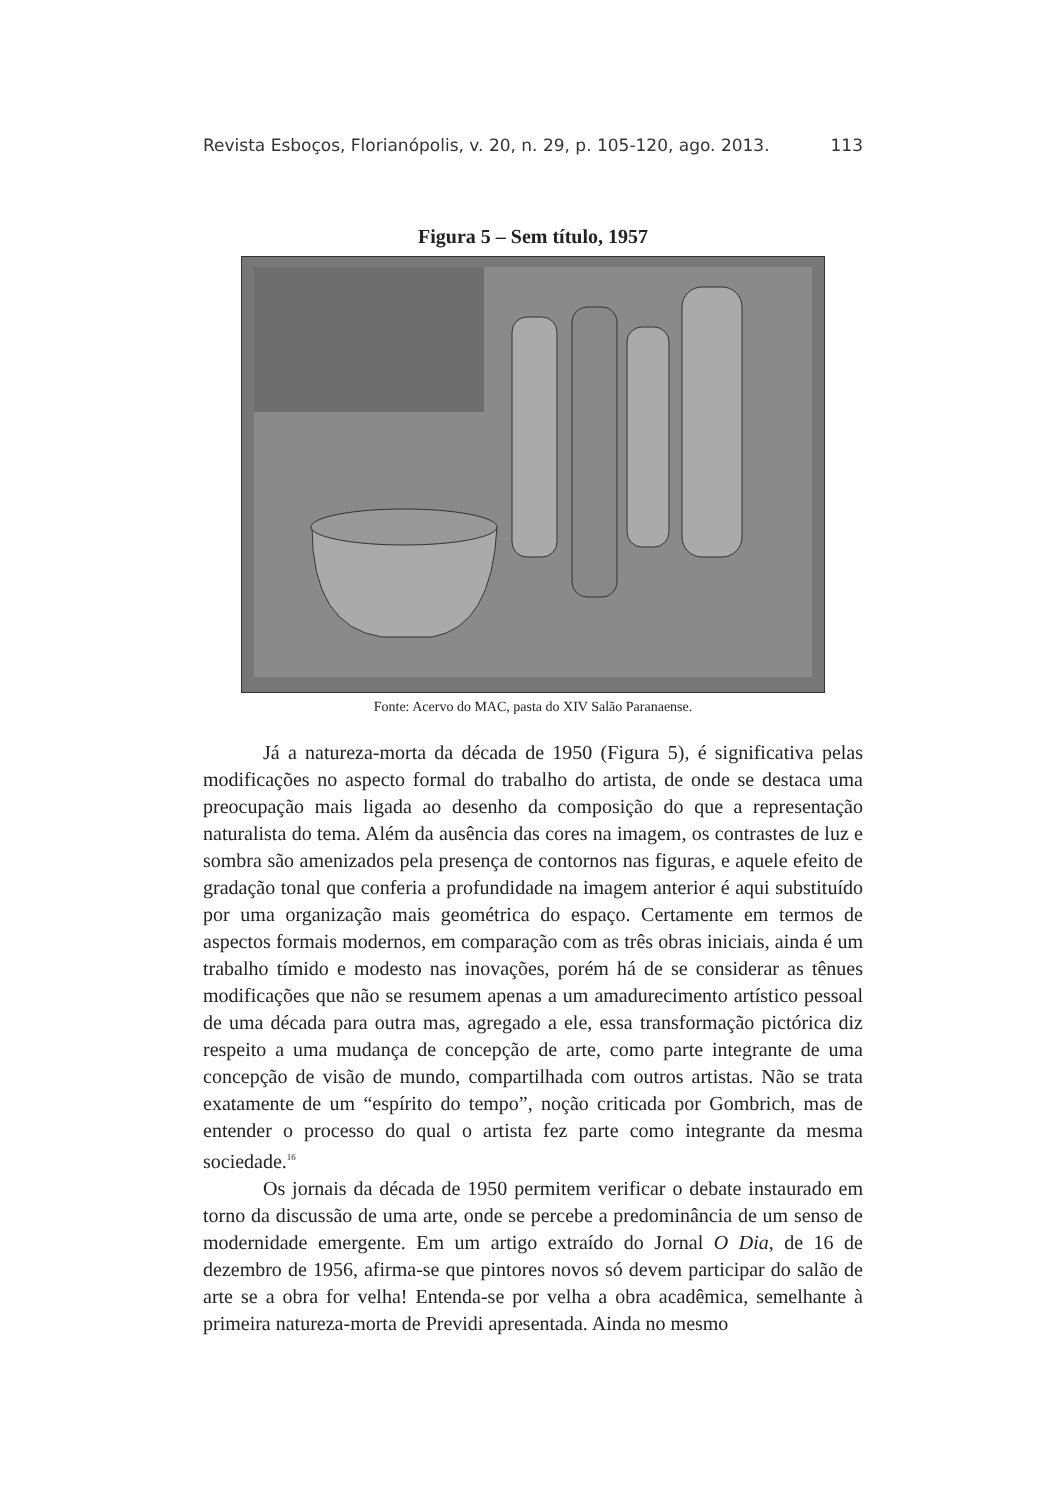Revista Esboços, Florianópolis, v. 20, n. 29, p. 105-120, ago. 2013. 113
Figura 5 – Sem título, 1957
Fonte: Acervo do MAC, pasta do XIV Salão Paranaense.
Já a natureza-morta da década de 1950 (Figura 5), é significativa pelas modificações no aspecto formal do trabalho do artista, de onde se destaca uma preocupação mais ligada ao desenho da composição do que a representação naturalista do tema. Além da ausência das cores na imagem, os contrastes de luz e sombra são amenizados pela presença de contornos nas figuras, e aquele efeito de gradação tonal que conferia a profundidade na imagem anterior é aqui substituído por uma organização mais geométrica do espaço. Certamente em termos de aspectos formais modernos, em comparação com as três obras iniciais, ainda é um trabalho tímido e modesto nas inovações, porém há de se considerar as tênues modificações que não se resumem apenas a um amadurecimento artístico pessoal de uma década para outra mas, agregado a ele, essa transformação pictórica diz respeito a uma mudança de concepção de arte, como parte integrante de uma concepção de visão de mundo, compartilhada com outros artistas. Não se trata exatamente de um “espírito do tempo”, noção criticada por Gombrich, mas de entender o processo do qual o artista fez parte como integrante da mesma sociedade.<sup>16</sup>
Os jornais da década de 1950 permitem verificar o debate instaurado em torno da discussão de uma arte, onde se percebe a predominância de um senso de modernidade emergente. Em um artigo extraído do Jornal O Dia, de 16 de dezembro de 1956, afirma-se que pintores novos só devem participar do salão de arte se a obra for velha! Entenda-se por velha a obra acadêmica, semelhante à primeira natureza-morta de Previdi apresentada. Ainda no mesmo